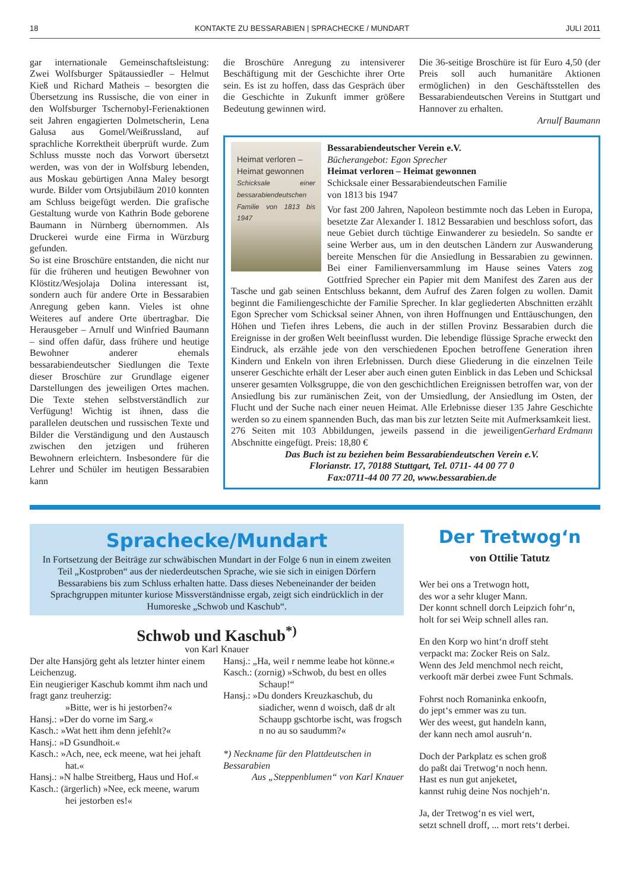18 KONTAKTE ZU BESSARABIEN | SPRACHECKE / MUNDART JULI 2011
gar internationale Gemeinschaftsleistung: Zwei Wolfsburger Spätaussiedler – Helmut Kieß und Richard Matheis – besorgten die Übersetzung ins Russische, die von einer in den Wolfsburger Tschernobyl-Ferienaktionen seit Jahren engagierten Dolmetscherin, Lena Galusa aus Gomel/Weißrussland, auf sprachliche Korrektheit überprüft wurde. Zum Schluss musste noch das Vorwort übersetzt werden, was von der in Wolfsburg lebenden, aus Moskau gebürtigen Anna Maley besorgt wurde. Bilder vom Ortsjubiläum 2010 konnten am Schluss beigefügt werden. Die grafische Gestaltung wurde von Kathrin Bode geborene Baumann in Nürnberg übernommen. Als Druckerei wurde eine Firma in Würzburg gefunden.
So ist eine Broschüre entstanden, die nicht nur für die früheren und heutigen Bewohner von Klöstitz/Wesjolaja Dolina interessant ist, sondern auch für andere Orte in Bessarabien Anregung geben kann. Vieles ist ohne Weiteres auf andere Orte übertragbar. Die Herausgeber – Arnulf und Winfried Baumann – sind offen dafür, dass frühere und heutige Bewohner anderer ehemals bessarabiendeutscher Siedlungen die Texte dieser Broschüre zur Grundlage eigener Darstellungen des jeweiligen Ortes machen. Die Texte stehen selbstverständlich zur Verfügung! Wichtig ist ihnen, dass die parallelen deutschen und russischen Texte und Bilder die Verständigung und den Austausch zwischen den jetzigen und früheren Bewohnern erleichtern. Insbesondere für die Lehrer und Schüler im heutigen Bessarabien kann
die Broschüre Anregung zu intensiverer Beschäftigung mit der Geschichte ihrer Orte sein. Es ist zu hoffen, dass das Gespräch über die Geschichte in Zukunft immer größere Bedeutung gewinnen wird.
Die 36-seitige Broschüre ist für Euro 4,50 (der Preis soll auch humanitäre Aktionen ermöglichen) in den Geschäftsstellen des Bessarabiendeutschen Vereins in Stuttgart und Hannover zu erhalten.
Arnulf Baumann
Heimat verloren –
Heimat gewonnen
Schicksale einer bessarabiendeutschen Familie von 1813 bis 1947
Bessarabiendeutscher Verein e.V.
Bücherangebot: Egon Sprecher
Heimat verloren – Heimat gewonnen
Schicksale einer Bessarabiendeutschen Familie
von 1813 bis 1947
Vor fast 200 Jahren, Napoleon bestimmte noch das Leben in Europa, besetzte Zar Alexander I. 1812 Bessarabien und beschloss sofort, das neue Gebiet durch tüchtige Einwanderer zu besiedeln. So sandte er seine Werber aus, um in den deutschen Ländern zur Auswanderung bereite Menschen für die Ansiedlung in Bessarabien zu gewinnen. Bei einer Familienversammlung im Hause seines Vaters zog Gottfried Sprecher ein Papier mit dem Manifest des Zaren aus der Tasche und gab seinen Entschluss bekannt, dem Aufruf des Zaren folgen zu wollen. Damit beginnt die Familiengeschichte der Familie Sprecher. In klar gegliederten Abschnitten erzählt Egon Sprecher vom Schicksal seiner Ahnen, von ihren Hoffnungen und Enttäuschungen, den Höhen und Tiefen ihres Lebens, die auch in der stillen Provinz Bessarabien durch die Ereignisse in der großen Welt beeinflusst wurden. Die lebendige flüssige Sprache erweckt den Eindruck, als erzähle jede von den verschiedenen Epochen betroffene Generation ihren Kindern und Enkeln von ihren Erlebnissen. Durch diese Gliederung in die einzelnen Teile unserer Geschichte erhält der Leser aber auch einen guten Einblick in das Leben und Schicksal unserer gesamten Volksgruppe, die von den geschichtlichen Ereignissen betroffen war, von der Ansiedlung bis zur rumänischen Zeit, von der Umsiedlung, der Ansiedlung im Osten, der Flucht und der Suche nach einer neuen Heimat. Alle Erlebnisse dieser 135 Jahre Geschichte werden so zu einem spannenden Buch, das man bis zur letzten Seite mit Aufmerksamkeit liest. Gerhard Erdmann
276 Seiten mit 103 Abbildungen, jeweils passend in die jeweiligen Abschnitte eingefügt. Preis: 18,80 €
Das Buch ist zu beziehen beim Bessarabiendeutschen Verein e.V.
Florianstr. 17, 70188 Stuttgart, Tel. 0711- 44 00 77 0
Fax:0711-44 00 77 20, www.bessarabien.de
Sprachecke/Mundart
In Fortsetzung der Beiträge zur schwäbischen Mundart in der Folge 6 nun in einem zweiten Teil „Kostproben“ aus der niederdeutschen Sprache, wie sie sich in einigen Dörfern Bessarabiens bis zum Schluss erhalten hatte. Dass dieses Nebeneinander der beiden Sprachgruppen mitunter kuriose Missverständnisse ergab, zeigt sich eindrücklich in der Humoreske „Schwob und Kaschub“.
Schwob und Kaschub<sup>*)</sup>
von Karl Knauer
Der alte Hansjörg geht als letzter hinter einem Leichenzug.
Ein neugieriger Kaschub kommt ihm nach und fragt ganz treuherzig:
»Bitte, wer is hi jestorben?«
Hansj.: »Der do vorne im Sarg.«
Kasch.: »Wat hett ihm denn jefehlt?«
Hansj.: »D Gsundhoit.«
Kasch.: »Ach, nee, eck meene, wat hei jehaft hat.«
Hansj.: »N halbe Streitberg, Haus und Hof.«
Kasch.: (ärgerlich) »Nee, eck meene, warum hei jestorben es!«
Hansj.: „Ha, weil r nemme leabe hot könne.«
Kasch.: (zornig) »Schwob, du best en olles Schaup!“
Hansj.: »Du donders Kreuzkaschub, du siadicher, wenn d woisch, daß dr alt Schaupp gschtorbe ischt, was frogsch n no au so saudumm?«
*) Neckname für den Plattdeutschen in Bessarabien
Aus „Steppenblumen“ von Karl Knauer
Der Tretwog‘n
von Ottilie Tatutz
Wer bei ons a Tretwogn hott,
des wor a sehr kluger Mann.
Der konnt schnell dorch Leipzich fohr‘n,
holt for sei Weip schnell alles ran.
En den Korp wo hint‘n droff steht
verpackt ma: Zocker Reis on Salz.
Wenn des Jeld menchmol nech reicht,
verkooft mär derbei zwee Funt Schmals.
Fohrst noch Romaninka enkoofn,
do jept‘s emmer was zu tun.
Wer des weest, gut handeln kann,
der kann nech amol ausruh‘n.
Doch der Parkplatz es schen groß
do paßt dai Tretwog‘n noch henn.
Hast es nun gut anjeketet,
kannst ruhig deine Nos nochjeh‘n.
Ja, der Tretwog‘n es viel wert,
setzt schnell droff, ... mort rets‘t derbei.